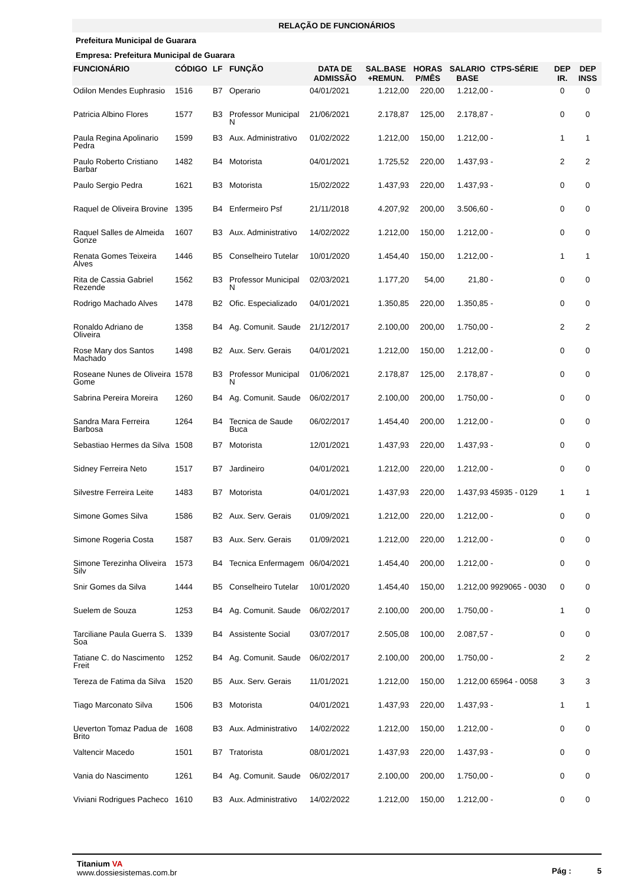RELAÇÃO DE FUNCIONÁRIOS
Prefeitura Municipal de Guarara
Empresa: Prefeitura Municipal de Guarara
| FUNCIONÁRIO | CÓDIGO | LF | FUNÇÃO | DATA DE ADMISSÃO | SAL.BASE +REMUN. | HORAS P/MÊS | SALARIO BASE | CTPS-SÉRIE | DEP IR. | DEP INSS |
| --- | --- | --- | --- | --- | --- | --- | --- | --- | --- | --- |
| Odilon Mendes Euphrasio | 1516 | B7 | Operario | 04/01/2021 | 1.212,00 | 220,00 | 1.212,00 | - | 0 | 0 |
| Patricia Albino Flores | 1577 | B3 | Professor Municipal N | 21/06/2021 | 2.178,87 | 125,00 | 2.178,87 | - | 0 | 0 |
| Paula Regina Apolinario Pedra | 1599 | B3 | Aux. Administrativo | 01/02/2022 | 1.212,00 | 150,00 | 1.212,00 | - | 1 | 1 |
| Paulo Roberto Cristiano Barbar | 1482 | B4 | Motorista | 04/01/2021 | 1.725,52 | 220,00 | 1.437,93 | - | 2 | 2 |
| Paulo Sergio Pedra | 1621 | B3 | Motorista | 15/02/2022 | 1.437,93 | 220,00 | 1.437,93 | - | 0 | 0 |
| Raquel de Oliveira Brovine | 1395 | B4 | Enfermeiro Psf | 21/11/2018 | 4.207,92 | 200,00 | 3.506,60 | - | 0 | 0 |
| Raquel Salles de Almeida Gonze | 1607 | B3 | Aux. Administrativo | 14/02/2022 | 1.212,00 | 150,00 | 1.212,00 | - | 0 | 0 |
| Renata Gomes Teixeira Alves | 1446 | B5 | Conselheiro Tutelar | 10/01/2020 | 1.454,40 | 150,00 | 1.212,00 | - | 1 | 1 |
| Rita de Cassia Gabriel Rezende | 1562 | B3 | Professor Municipal N | 02/03/2021 | 1.177,20 | 54,00 | 21,80 | - | 0 | 0 |
| Rodrigo Machado Alves | 1478 | B2 | Ofic. Especializado | 04/01/2021 | 1.350,85 | 220,00 | 1.350,85 | - | 0 | 0 |
| Ronaldo Adriano de Oliveira | 1358 | B4 | Ag. Comunit. Saude | 21/12/2017 | 2.100,00 | 200,00 | 1.750,00 | - | 2 | 2 |
| Rose Mary dos Santos Machado | 1498 | B2 | Aux. Serv. Gerais | 04/01/2021 | 1.212,00 | 150,00 | 1.212,00 | - | 0 | 0 |
| Roseane Nunes de Oliveira Gome | 1578 | B3 | Professor Municipal N | 01/06/2021 | 2.178,87 | 125,00 | 2.178,87 | - | 0 | 0 |
| Sabrina Pereira Moreira | 1260 | B4 | Ag. Comunit. Saude | 06/02/2017 | 2.100,00 | 200,00 | 1.750,00 | - | 0 | 0 |
| Sandra Mara Ferreira Barbosa | 1264 | B4 | Tecnica de Saude Buca | 06/02/2017 | 1.454,40 | 200,00 | 1.212,00 | - | 0 | 0 |
| Sebastiao Hermes da Silva | 1508 | B7 | Motorista | 12/01/2021 | 1.437,93 | 220,00 | 1.437,93 | - | 0 | 0 |
| Sidney Ferreira Neto | 1517 | B7 | Jardineiro | 04/01/2021 | 1.212,00 | 220,00 | 1.212,00 | - | 0 | 0 |
| Silvestre Ferreira Leite | 1483 | B7 | Motorista | 04/01/2021 | 1.437,93 | 220,00 | 1.437,93 | 45935 - 0129 | 1 | 1 |
| Simone Gomes Silva | 1586 | B2 | Aux. Serv. Gerais | 01/09/2021 | 1.212,00 | 220,00 | 1.212,00 | - | 0 | 0 |
| Simone Rogeria Costa | 1587 | B3 | Aux. Serv. Gerais | 01/09/2021 | 1.212,00 | 220,00 | 1.212,00 | - | 0 | 0 |
| Simone Terezinha Oliveira Silv | 1573 | B4 | Tecnica Enfermagem | 06/04/2021 | 1.454,40 | 200,00 | 1.212,00 | - | 0 | 0 |
| Snir Gomes da Silva | 1444 | B5 | Conselheiro Tutelar | 10/01/2020 | 1.454,40 | 150,00 | 1.212,00 | 9929065 - 0030 | 0 | 0 |
| Suelem de Souza | 1253 | B4 | Ag. Comunit. Saude | 06/02/2017 | 2.100,00 | 200,00 | 1.750,00 | - | 1 | 0 |
| Tarciliane Paula Guerra S. Soa | 1339 | B4 | Assistente Social | 03/07/2017 | 2.505,08 | 100,00 | 2.087,57 | - | 0 | 0 |
| Tatiane C. do Nascimento Freit | 1252 | B4 | Ag. Comunit. Saude | 06/02/2017 | 2.100,00 | 200,00 | 1.750,00 | - | 2 | 2 |
| Tereza de Fatima da Silva | 1520 | B5 | Aux. Serv. Gerais | 11/01/2021 | 1.212,00 | 150,00 | 1.212,00 | 65964 - 0058 | 3 | 3 |
| Tiago Marconato Silva | 1506 | B3 | Motorista | 04/01/2021 | 1.437,93 | 220,00 | 1.437,93 | - | 1 | 1 |
| Ueverton Tomaz Padua de Brito | 1608 | B3 | Aux. Administrativo | 14/02/2022 | 1.212,00 | 150,00 | 1.212,00 | - | 0 | 0 |
| Valtencir Macedo | 1501 | B7 | Tratorista | 08/01/2021 | 1.437,93 | 220,00 | 1.437,93 | - | 0 | 0 |
| Vania do Nascimento | 1261 | B4 | Ag. Comunit. Saude | 06/02/2017 | 2.100,00 | 200,00 | 1.750,00 | - | 0 | 0 |
| Viviani Rodrigues Pacheco | 1610 | B3 | Aux. Administrativo | 14/02/2022 | 1.212,00 | 150,00 | 1.212,00 | - | 0 | 0 |
Titanium VA
www.dossiesistemas.com.br
Pág : 5